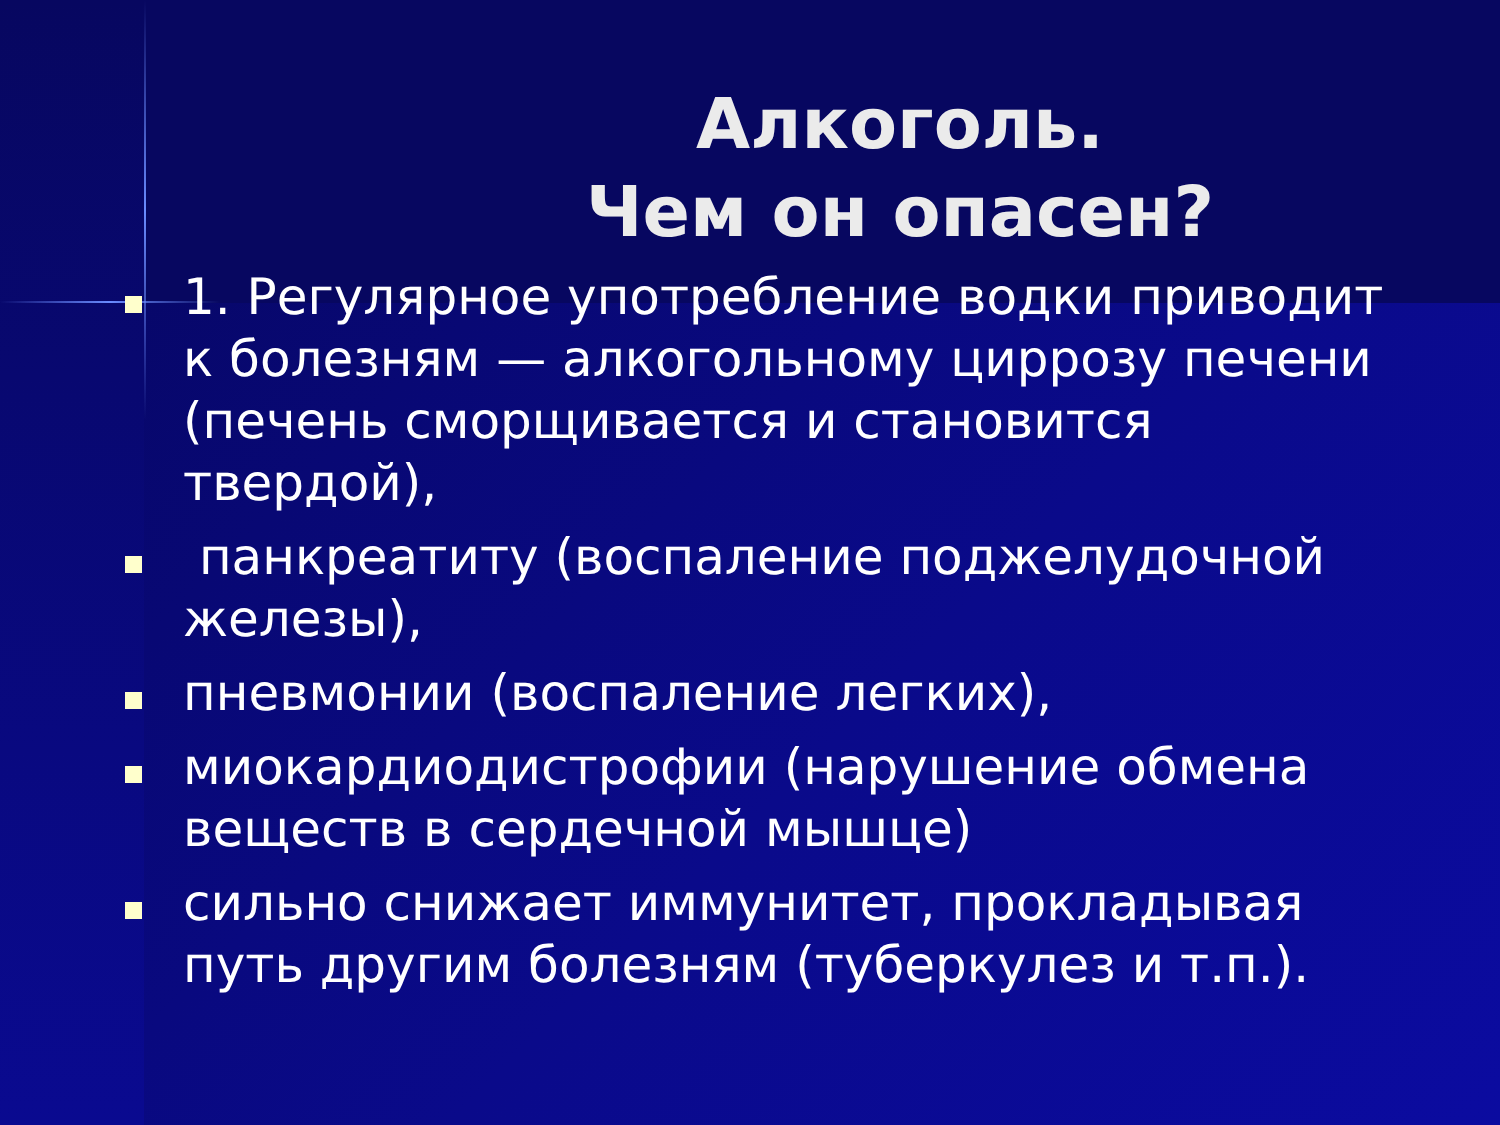Алкоголь.
Чем он опасен?
1. Регулярное употребление водки приводит к болезням — алкогольному циррозу печени (печень сморщивается и становится твердой),
панкреатиту (воспаление поджелудочной железы),
пневмонии (воспаление легких),
миокардиодистрофии (нарушение обмена веществ в сердечной мышце)
сильно снижает иммунитет, прокладывая путь другим болезням (туберкулез и т.п.).